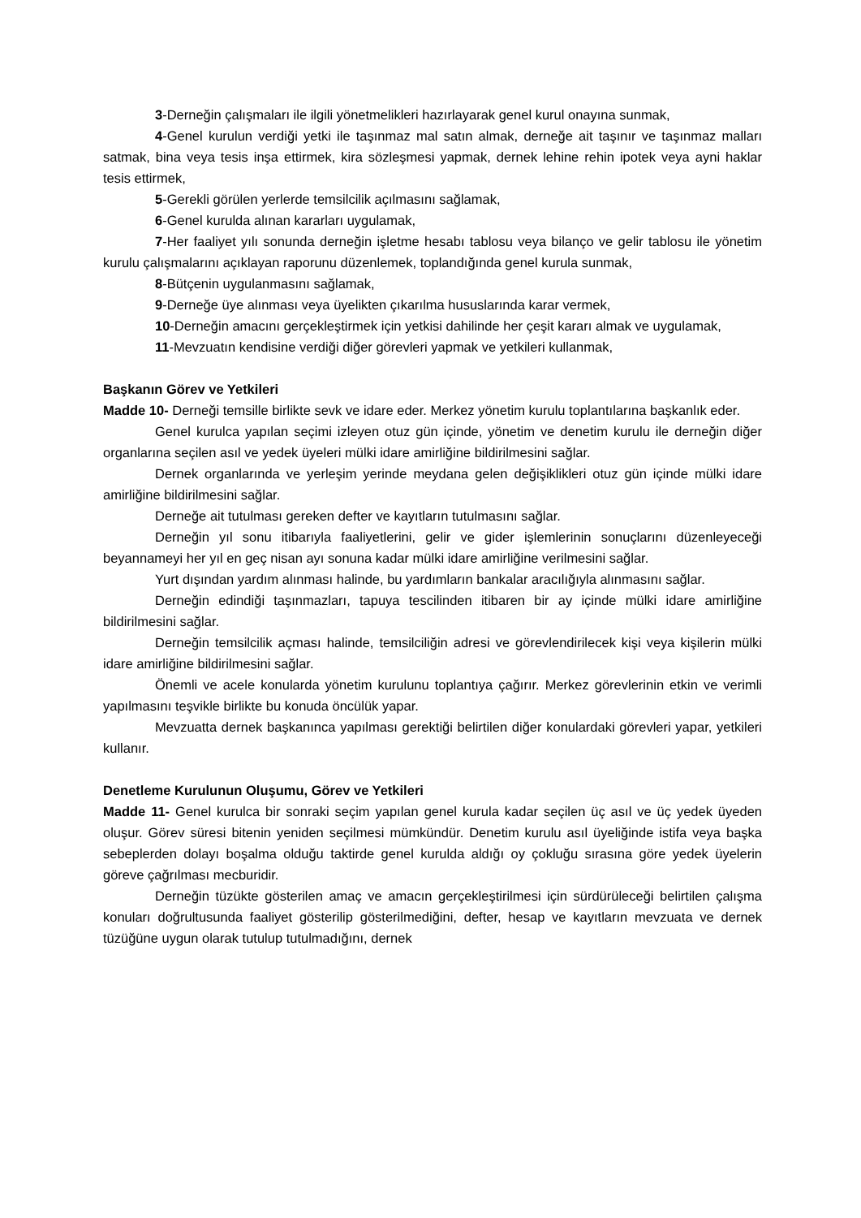3-Derneğin çalışmaları ile ilgili yönetmelikleri hazırlayarak genel kurul onayına sunmak,
4-Genel kurulun verdiği yetki ile taşınmaz mal satın almak, derneğe ait taşınır ve taşınmaz malları satmak, bina veya tesis inşa ettirmek, kira sözleşmesi yapmak, dernek lehine rehin ipotek veya ayni haklar tesis ettirmek,
5-Gerekli görülen yerlerde temsilcilik açılmasını sağlamak,
6-Genel kurulda alınan kararları uygulamak,
7-Her faaliyet yılı sonunda derneğin işletme hesabı tablosu veya bilanço ve gelir tablosu ile yönetim kurulu çalışmalarını açıklayan raporunu düzenlemek, toplandığında genel kurula sunmak,
8-Bütçenin uygulanmasını sağlamak,
9-Derneğe üye alınması veya üyelikten çıkarılma hususlarında karar vermek,
10-Derneğin amacını gerçekleştirmek için yetkisi dahilinde her çeşit kararı almak ve uygulamak,
11-Mevzuatın kendisine verdiği diğer görevleri yapmak ve yetkileri kullanmak,
Başkanın Görev ve Yetkileri
Madde 10- Derneği temsille birlikte sevk ve idare eder. Merkez yönetim kurulu toplantılarına başkanlık eder.
Genel kurulca yapılan seçimi izleyen otuz gün içinde, yönetim ve denetim kurulu ile derneğin diğer organlarına seçilen asıl ve yedek üyeleri mülki idare amirliğine bildirilmesini sağlar.
Dernek organlarında ve yerleşim yerinde meydana gelen değişiklikleri otuz gün içinde mülki idare amirliğine bildirilmesini sağlar.
Derneğe ait tutulması gereken defter ve kayıtların tutulmasını sağlar.
Derneğin yıl sonu itibarıyla faaliyetlerini, gelir ve gider işlemlerinin sonuçlarını düzenleyeceği beyannameyi her yıl en geç nisan ayı sonuna kadar mülki idare amirliğine verilmesini sağlar.
Yurt dışından yardım alınması halinde, bu yardımların bankalar aracılığıyla alınmasını sağlar.
Derneğin edindiği taşınmazları, tapuya tescilinden itibaren bir ay içinde mülki idare amirliğine bildirilmesini sağlar.
Derneğin temsilcilik açması halinde, temsilciliğin adresi ve görevlendirilecek kişi veya kişilerin mülki idare amirliğine bildirilmesini sağlar.
Önemli ve acele konularda yönetim kurulunu toplantıya çağırır. Merkez görevlerinin etkin ve verimli yapılmasını teşvikle birlikte bu konuda öncülük yapar.
Mevzuatta dernek başkanınca yapılması gerektiği belirtilen diğer konulardaki görevleri yapar, yetkileri kullanır.
Denetleme Kurulunun Oluşumu, Görev ve Yetkileri
Madde 11- Genel kurulca bir sonraki seçim yapılan genel kurula kadar seçilen üç asıl ve üç yedek üyeden oluşur. Görev süresi bitenin yeniden seçilmesi mümkündür. Denetim kurulu asıl üyeliğinde istifa veya başka sebeplerden dolayı boşalma olduğu taktirde genel kurulda aldığı oy çokluğu sırasına göre yedek üyelerin göreve çağrılması mecburidir.
Derneğin tüzükte gösterilen amaç ve amacın gerçekleştirilmesi için sürdürüleceği belirtilen çalışma konuları doğrultusunda faaliyet gösterilip gösterilmediğini, defter, hesap ve kayıtların mevzuata ve dernek tüzüğüne uygun olarak tutulup tutulmadığını, dernek